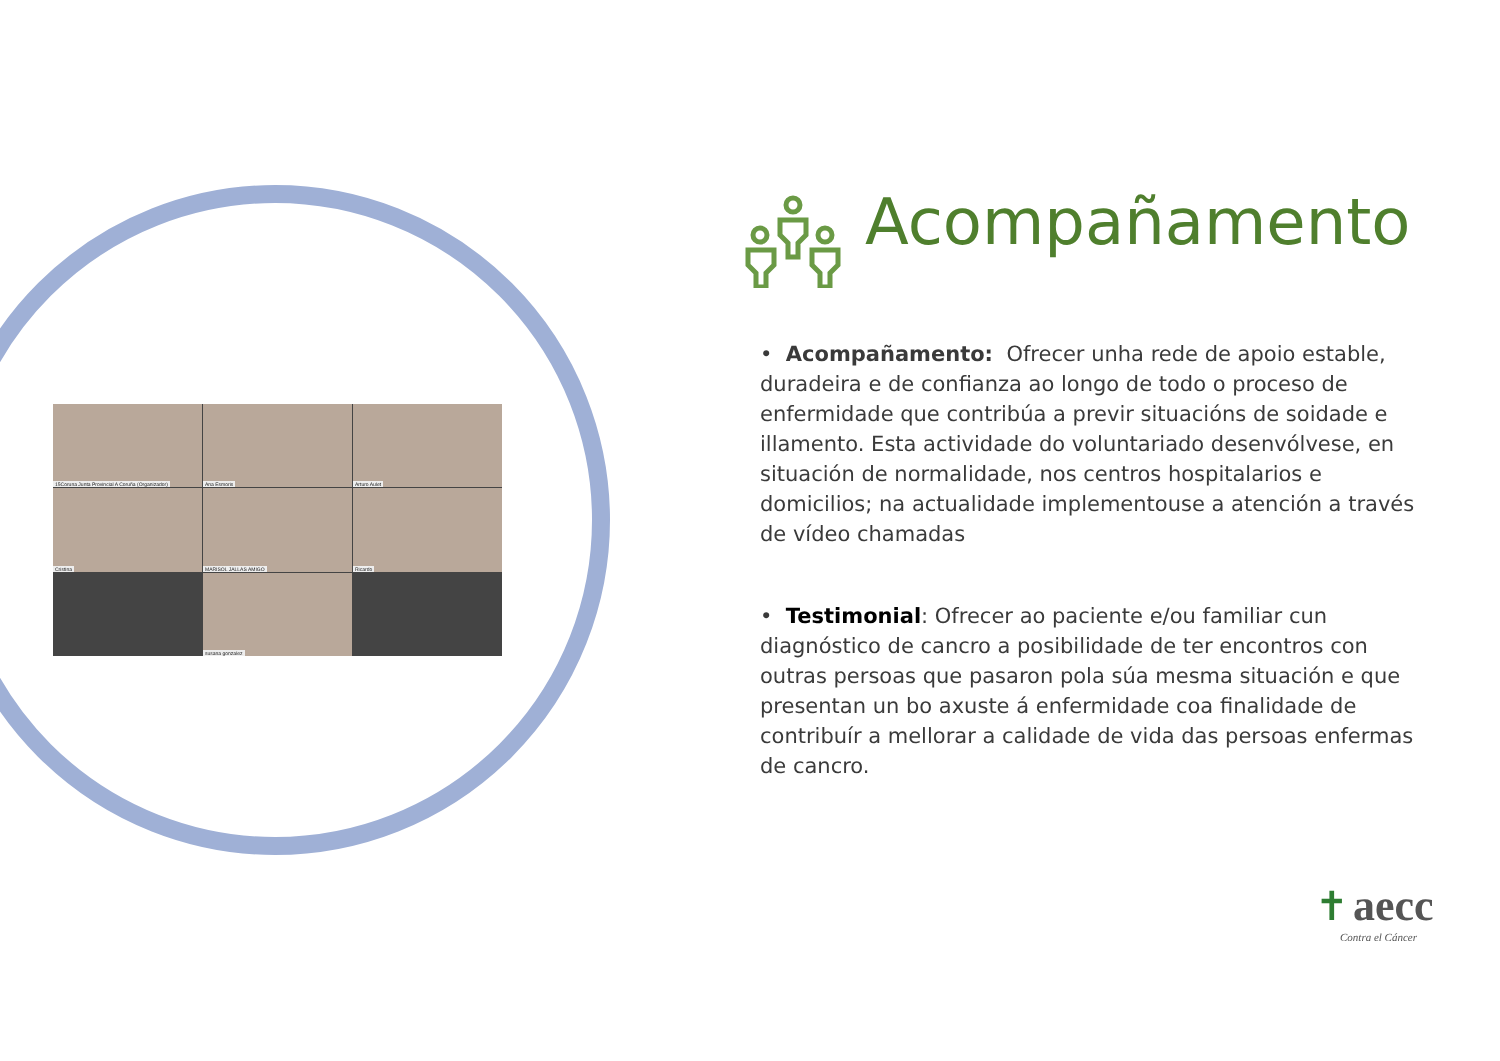15Coruna Junta Provincial A Coruña (Organizador)
Ana Esmoris
Arturo Aulet
Cristina
MARISOL JALLAS AMIGO
Ricardo
susana gonzalez
Acompañamento
• Acompañamento: Ofrecer unha rede de apoio estable, duradeira e de confianza ao longo de todo o proceso de enfermidade que contribúa a previr situacións de soidade e illamento. Esta actividade do voluntariado desenvólvese, en situación de normalidade, nos centros hospitalarios e domicilios; na actualidade implementouse a atención a través de vídeo chamadas
• Testimonial: Ofrecer ao paciente e/ou familiar cun diagnóstico de cancro a posibilidade de ter encontros con outras persoas que pasaron pola súa mesma situación e que presentan un bo axuste á enfermidade coa finalidade de contribuír a mellorar a calidade de vida das persoas enfermas de cancro.
✝ aecc
Contra el Cáncer